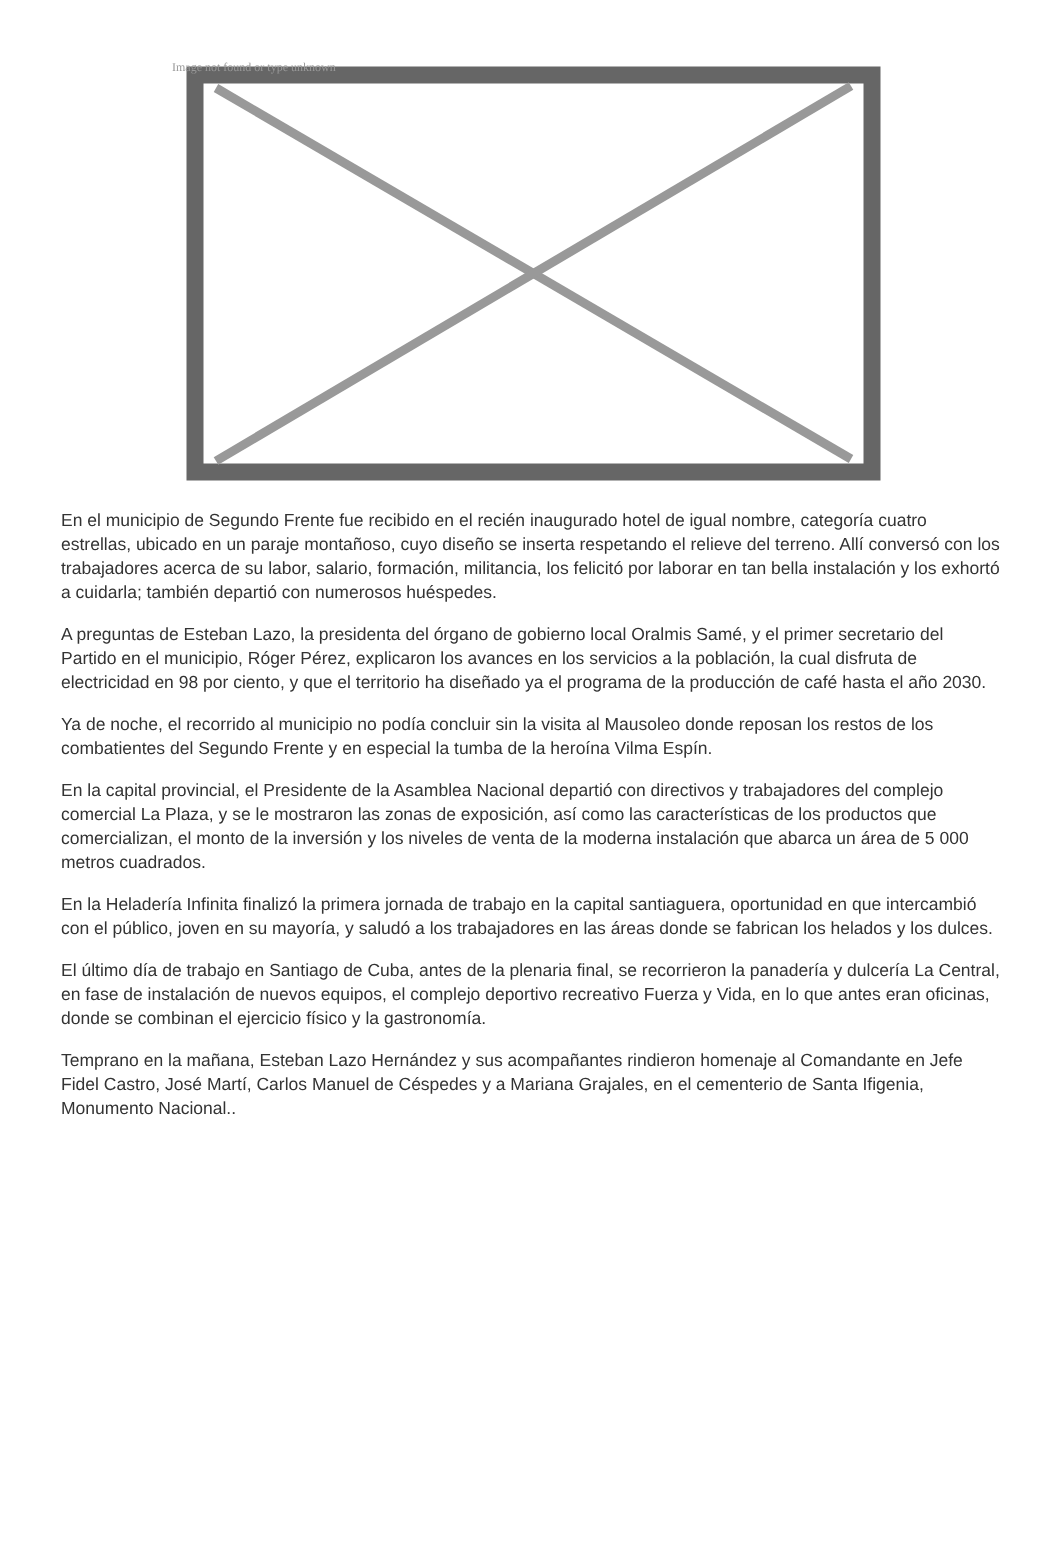Image not found or type unknown
En el municipio de Segundo Frente fue recibido en el recién inaugurado hotel de igual nombre, categoría cuatro estrellas, ubicado en un paraje montañoso, cuyo diseño se inserta respetando el relieve del terreno. Allí conversó con los trabajadores acerca de su labor, salario, formación, militancia, los felicitó por laborar en tan bella instalación y los exhortó a cuidarla; también departió con numerosos huéspedes.
A preguntas de Esteban Lazo, la presidenta del órgano de gobierno local Oralmis Samé, y el primer secretario del Partido en el municipio, Róger Pérez, explicaron los avances en los servicios a la población, la cual disfruta de electricidad en 98 por ciento, y que el territorio ha diseñado ya el programa de la producción de café hasta el año 2030.
Ya de noche, el recorrido al municipio no podía concluir sin la visita al Mausoleo donde reposan los restos de los combatientes del Segundo Frente y en especial la tumba de la heroína Vilma Espín.
En la capital provincial, el Presidente de la Asamblea Nacional departió con directivos y trabajadores del complejo comercial La Plaza, y se le mostraron las zonas de exposición, así como las características de los productos que comercializan, el monto de la inversión y los niveles de venta de la moderna instalación que abarca un área de 5 000 metros cuadrados.
En la Heladería Infinita finalizó la primera jornada de trabajo en la capital santiaguera, oportunidad en que intercambió con el público, joven en su mayoría, y saludó a los trabajadores en las áreas donde se fabrican los helados y los dulces.
El último día de trabajo en Santiago de Cuba, antes de la plenaria final, se recorrieron la panadería y dulcería La Central, en fase de instalación de nuevos equipos, el complejo deportivo recreativo Fuerza y Vida, en lo que antes eran oficinas, donde se combinan el ejercicio físico y la gastronomía.
Temprano en la mañana, Esteban Lazo Hernández y sus acompañantes rindieron homenaje al Comandante en Jefe Fidel Castro, José Martí, Carlos Manuel de Céspedes y a Mariana Grajales, en el cementerio de Santa Ifigenia, Monumento Nacional..